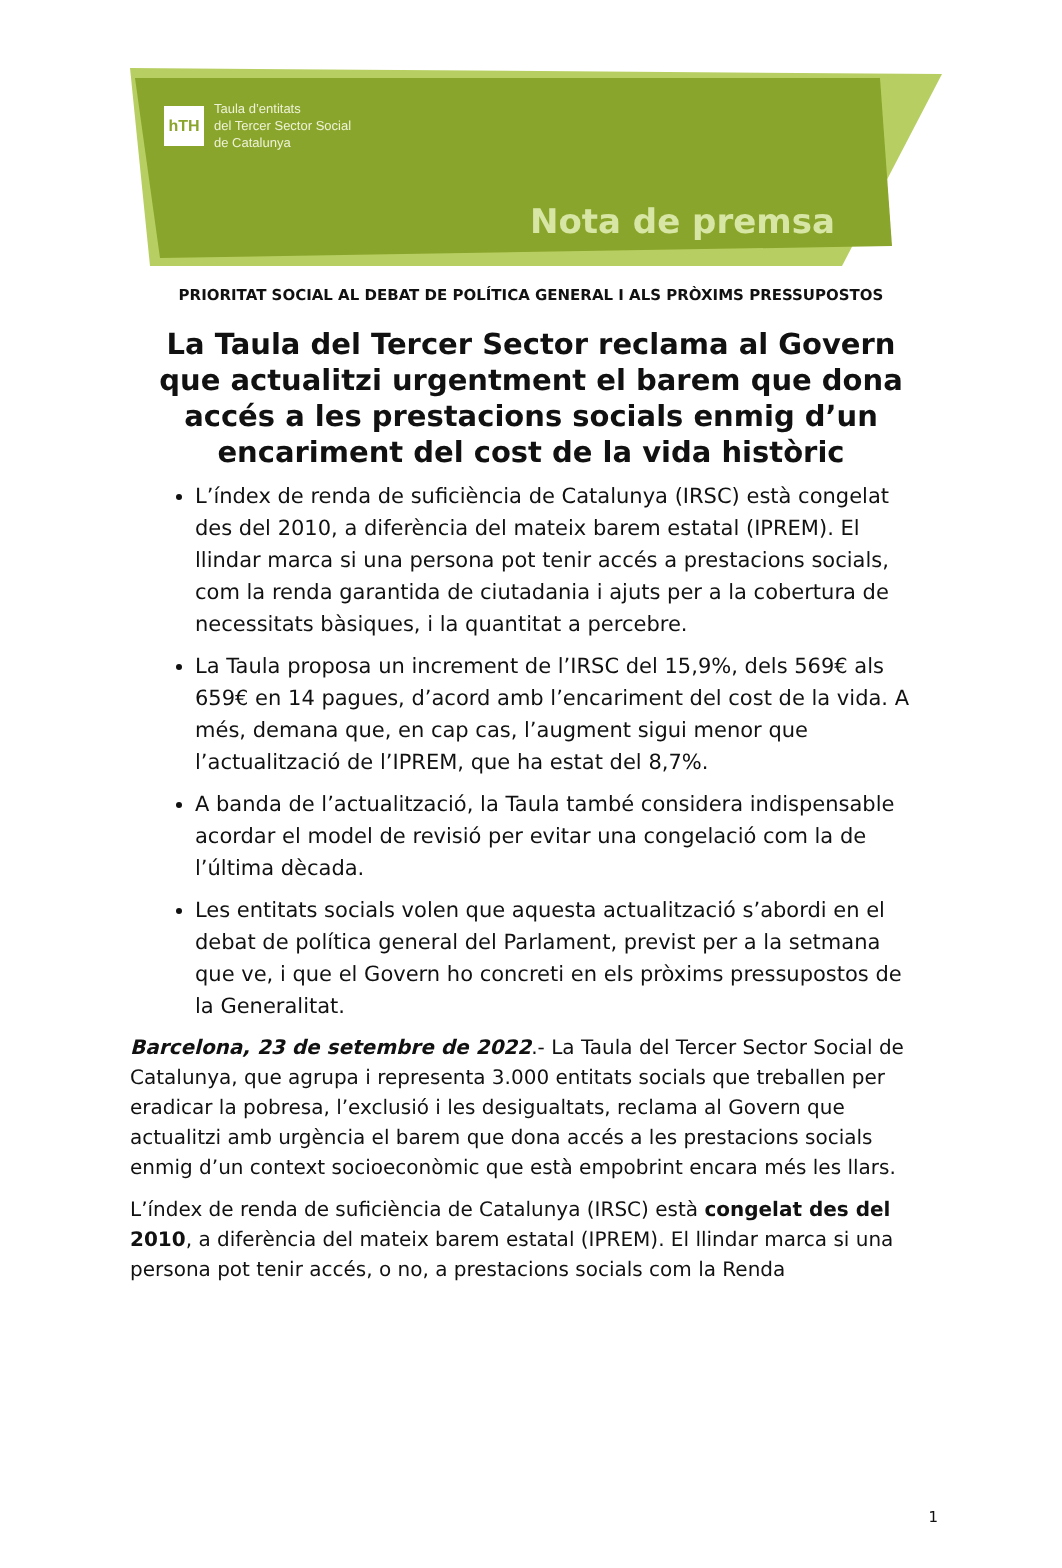hTH
Taula d’entitats
del Tercer Sector Social
de Catalunya
Nota de premsa
PRIORITAT SOCIAL AL DEBAT DE POLÍTICA GENERAL I ALS PRÒXIMS PRESSUPOSTOS
La Taula del Tercer Sector reclama al Govern que actualitzi urgentment el barem que dona accés a les prestacions socials enmig d’un encariment del cost de la vida històric
L’índex de renda de suficiència de Catalunya (IRSC) està congelat des del 2010, a diferència del mateix barem estatal (IPREM). El llindar marca si una persona pot tenir accés a prestacions socials, com la renda garantida de ciutadania i ajuts per a la cobertura de necessitats bàsiques, i la quantitat a percebre.
La Taula proposa un increment de l’IRSC del 15,9%, dels 569€ als 659€ en 14 pagues, d’acord amb l’encariment del cost de la vida. A més, demana que, en cap cas, l’augment sigui menor que l’actualització de l’IPREM, que ha estat del 8,7%.
A banda de l’actualització, la Taula també considera indispensable acordar el model de revisió per evitar una congelació com la de l’última dècada.
Les entitats socials volen que aquesta actualització s’abordi en el debat de política general del Parlament, previst per a la setmana que ve, i que el Govern ho concreti en els pròxims pressupostos de la Generalitat.
Barcelona, 23 de setembre de 2022.- La Taula del Tercer Sector Social de Catalunya, que agrupa i representa 3.000 entitats socials que treballen per eradicar la pobresa, l’exclusió i les desigualtats, reclama al Govern que actualitzi amb urgència el barem que dona accés a les prestacions socials enmig d’un context socioeconòmic que està empobrint encara més les llars.
L’índex de renda de suficiència de Catalunya (IRSC) està congelat des del 2010, a diferència del mateix barem estatal (IPREM). El llindar marca si una persona pot tenir accés, o no, a prestacions socials com la Renda
1